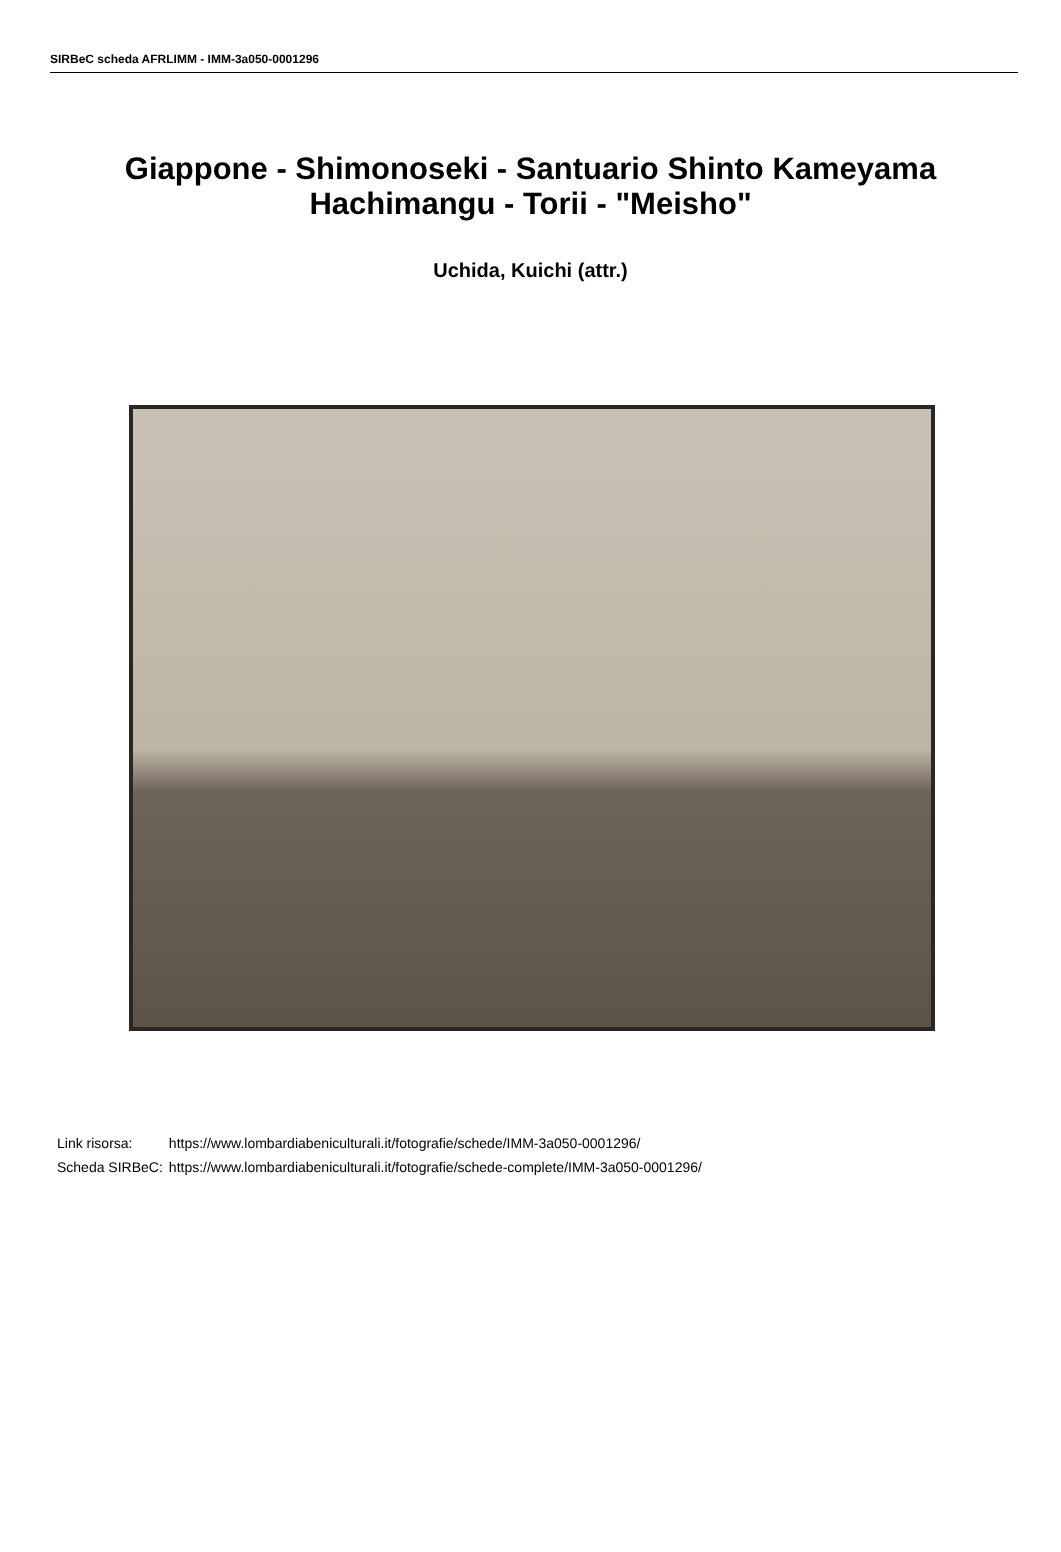SIRBeC scheda AFRLIMM - IMM-3a050-0001296
Giappone - Shimonoseki - Santuario Shinto Kameyama Hachimangu - Torii - "Meisho"
Uchida, Kuichi (attr.)
| Link risorsa: | https://www.lombardiabeniculturali.it/fotografie/schede/IMM-3a050-0001296/ |
| Scheda SIRBeC: | https://www.lombardiabeniculturali.it/fotografie/schede-complete/IMM-3a050-0001296/ |